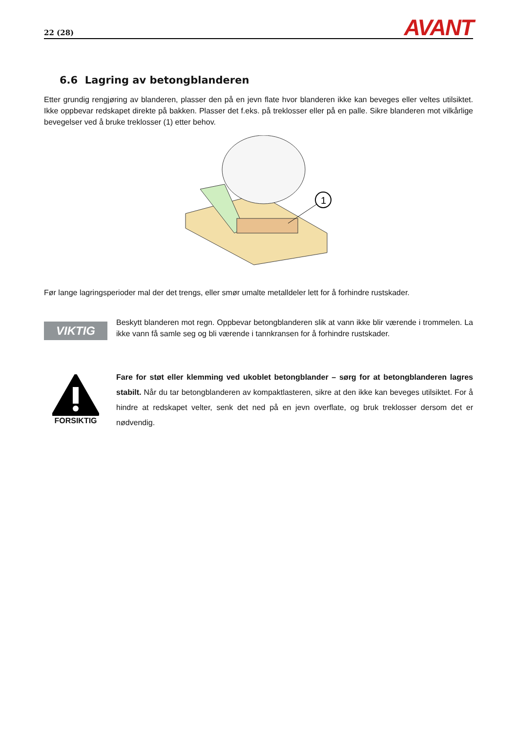22 (28) AVANT
6.6 Lagring av betongblanderen
Etter grundig rengjøring av blanderen, plasser den på en jevn flate hvor blanderen ikke kan beveges eller veltes utilsiktet. Ikke oppbevar redskapet direkte på bakken. Plasser det f.eks. på treklosser eller på en palle. Sikre blanderen mot vilkårlige bevegelser ved å bruke treklosser (1) etter behov.
1
Før lange lagringsperioder mal der det trengs, eller smør umalte metalldeler lett for å forhindre rustskader.
VIKTIG
Beskytt blanderen mot regn. Oppbevar betongblanderen slik at vann ikke blir værende i trommelen. La ikke vann få samle seg og bli værende i tannkransen for å forhindre rustskader.
FORSIKTIG
Fare for støt eller klemming ved ukoblet betongblander – sørg for at betongblanderen lagres stabilt. Når du tar betongblanderen av kompaktlasteren, sikre at den ikke kan beveges utilsiktet. For å hindre at redskapet velter, senk det ned på en jevn overflate, og bruk treklosser dersom det er nødvendig.